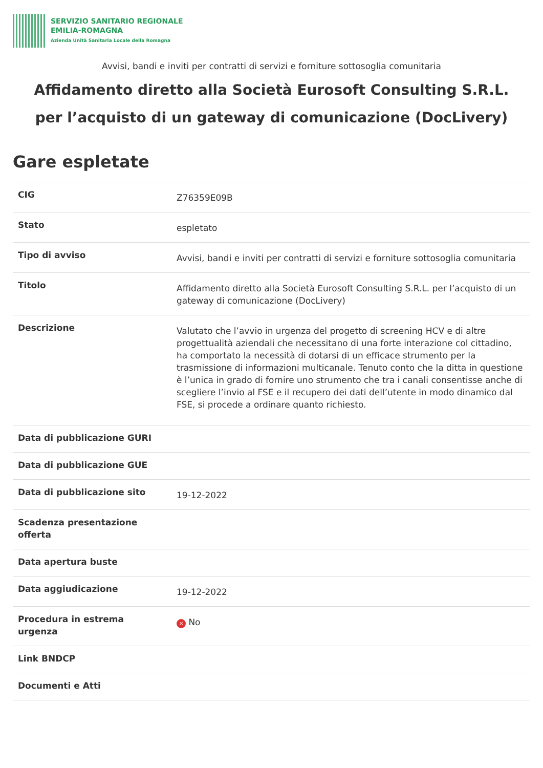SERVIZIO SANITARIO REGIONALE
EMILIA-ROMAGNA
Azienda Unità Sanitaria Locale della Romagna
Avvisi, bandi e inviti per contratti di servizi e forniture sottosoglia comunitaria
Affidamento diretto alla Società Eurosoft Consulting S.R.L. per l’acquisto di un gateway di comunicazione (DocLivery)
Gare espletate
| CIG | Z76359E09B |
| Stato | espletato |
| Tipo di avviso | Avvisi, bandi e inviti per contratti di servizi e forniture sottosoglia comunitaria |
| Titolo | Affidamento diretto alla Società Eurosoft Consulting S.R.L. per l’acquisto di un gateway di comunicazione (DocLivery) |
| Descrizione | Valutato che l’avvio in urgenza del progetto di screening HCV e di altre progettualità aziendali che necessitano di una forte interazione col cittadino, ha comportato la necessità di dotarsi di un efficace strumento per la trasmissione di informazioni multicanale. Tenuto conto che la ditta in questione è l’unica in grado di fornire uno strumento che tra i canali consentisse anche di scegliere l’invio al FSE e il recupero dei dati dell’utente in modo dinamico dal FSE, si procede a ordinare quanto richiesto. |
| Data di pubblicazione GURI | |
| Data di pubblicazione GUE | |
| Data di pubblicazione sito | 19-12-2022 |
| Scadenza presentazione offerta | |
| Data apertura buste | |
| Data aggiudicazione | 19-12-2022 |
| Procedura in estrema urgenza | × No |
| Link BNDCP | |
| Documenti e Atti | |